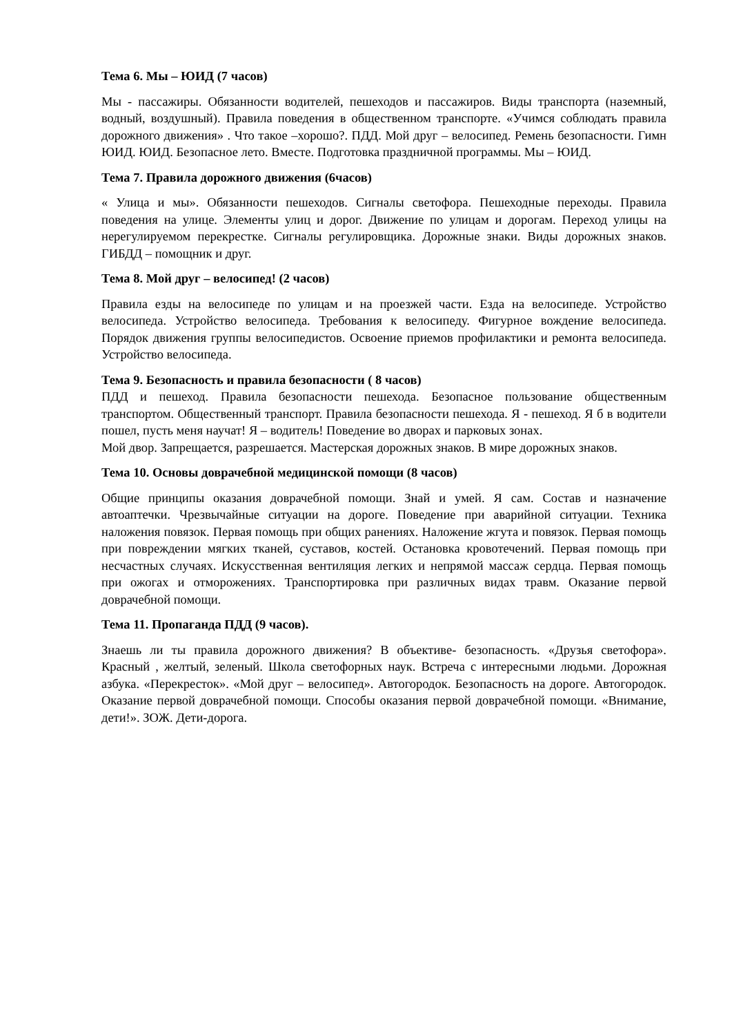Тема 6. Мы – ЮИД (7 часов)
Мы - пассажиры. Обязанности водителей, пешеходов и пассажиров. Виды транспорта (наземный, водный, воздушный). Правила поведения в общественном транспорте. «Учимся соблюдать правила дорожного движения» . Что такое –хорошо?. ПДД. Мой друг – велосипед. Ремень безопасности. Гимн ЮИД. ЮИД. Безопасное лето. Вместе. Подготовка праздничной программы. Мы – ЮИД.
Тема 7. Правила дорожного движения (6часов)
« Улица и мы». Обязанности пешеходов. Сигналы светофора. Пешеходные переходы. Правила поведения на улице. Элементы улиц и дорог. Движение по улицам и дорогам. Переход улицы на нерегулируемом перекрестке. Сигналы регулировщика. Дорожные знаки. Виды дорожных знаков. ГИБДД – помощник и друг.
Тема 8. Мой друг – велосипед! (2 часов)
Правила езды на велосипеде по улицам и на проезжей части. Езда на велосипеде. Устройство велосипеда. Устройство велосипеда. Требования к велосипеду. Фигурное вождение велосипеда. Порядок движения группы велосипедистов. Освоение приемов профилактики и ремонта велосипеда. Устройство велосипеда.
Тема 9. Безопасность и правила безопасности ( 8 часов)
ПДД и пешеход. Правила безопасности пешехода. Безопасное пользование общественным транспортом. Общественный транспорт. Правила безопасности пешехода. Я - пешеход. Я б в водители пошел, пусть меня научат! Я – водитель! Поведение во дворах и парковых зонах.
Мой двор. Запрещается, разрешается. Мастерская дорожных знаков. В мире дорожных знаков.
Тема 10. Основы доврачебной медицинской помощи (8 часов)
Общие принципы оказания доврачебной помощи. Знай и умей. Я сам. Состав и назначение автоаптечки. Чрезвычайные ситуации на дороге. Поведение при аварийной ситуации. Техника наложения повязок. Первая помощь при общих ранениях. Наложение жгута и повязок. Первая помощь при повреждении мягких тканей, суставов, костей. Остановка кровотечений. Первая помощь при несчастных случаях. Искусственная вентиляция легких и непрямой массаж сердца. Первая помощь при ожогах и отморожениях. Транспортировка при различных видах травм. Оказание первой доврачебной помощи.
Тема 11. Пропаганда ПДД (9 часов).
Знаешь ли ты правила дорожного движения? В объективе- безопасность. «Друзья светофора». Красный , желтый, зеленый. Школа светофорных наук. Встреча с интересными людьми. Дорожная азбука. «Перекресток». «Мой друг – велосипед». Автогородок. Безопасность на дороге. Автогородок. Оказание первой доврачебной помощи. Способы оказания первой доврачебной помощи. «Внимание, дети!». ЗОЖ. Дети-дорога.